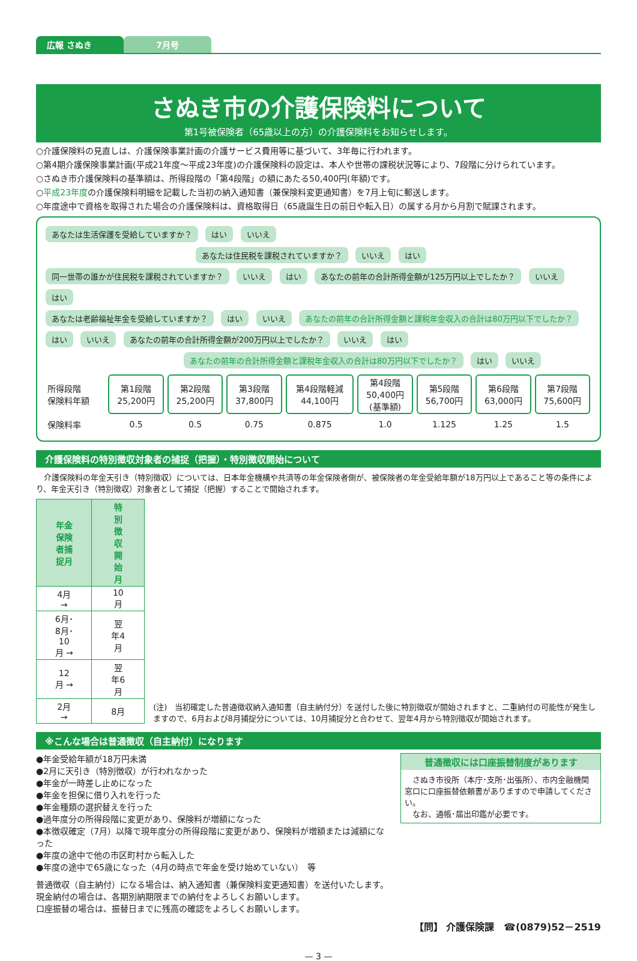広報 さぬき 7月号
さぬき市の介護保険料について
第1号被保険者（65歳以上の方）の介護保険料をお知らせします。
○介護保険料の見直しは、介護保険事業計画の介護サービス費用等に基づいて、3年毎に行われます。
○第4期介護保険事業計画(平成21年度～平成23年度)の介護保険料の設定は、本人や世帯の課税状況等により、7段階に分けられています。
○さぬき市介護保険料の基準額は、所得段階の「第4段階」の額にあたる50,400円(年額)です。
○平成23年度の介護保険料明細を記載した当初の納入通知書（兼保険料変更通知書）を7月上旬に郵送します。
○年度途中で資格を取得された場合の介護保険料は、資格取得日（65歳誕生日の前日や転入日）の属する月から月割で賦課されます。
あなたは生活保護を受給していますか？ はい いいえ
あなたは住民税を課税されていますか？ いいえ はい
同一世帯の誰かが住民税を課税されていますか？ いいえ はい あなたの前年の合計所得金額が125万円以上でしたか？ いいえ はい
あなたは老齢福祉年金を受給していますか？ はい いいえ あなたの前年の合計所得金額と課税年金収入の合計は80万円以下でしたか？ はい いいえ あなたの前年の合計所得金額が200万円以上でしたか？ いいえ はい
あなたの前年の合計所得金額と課税年金収入の合計は80万円以下でしたか？ はい いいえ
| 所得段階 保険料年額 | 第1段階 25,200円 | 第2段階 25,200円 | 第3段階 37,800円 | 第4段階軽減 44,100円 | 第4段階 50,400円 (基準額) | 第5段階 56,700円 | 第6段階 63,000円 | 第7段階 75,600円 |
| 保険料率 | 0.5 | 0.5 | 0.75 | 0.875 | 1.0 | 1.125 | 1.25 | 1.5 |
介護保険料の特別徴収対象者の捕捉（把握）・特別徴収開始について
　介護保険料の年金天引き（特別徴収）については、日本年金機構や共済等の年金保険者側が、被保険者の年金受給年額が18万円以上であること等の条件により、年金天引き（特別徴収）対象者として捕捉（把握）することで開始されます。
| 年金保険者捕捉月 | 特別徴収開始月 |
| --- | --- |
| 4月 → | 10月 |
| 6月･8月･10月 → | 翌年4月 |
| 12月 → | 翌年6月 |
| 2月 → | 8月 |
(注)　当初確定した普通徴収納入通知書（自主納付分）を送付した後に特別徴収が開始されますと、二重納付の可能性が発生しますので、6月および8月捕捉分については、10月捕捉分と合わせて、翌年4月から特別徴収が開始されます。
※こんな場合は普通徴収（自主納付）になります
●年金受給年額が18万円未満
●2月に天引き（特別徴収）が行われなかった
●年金が一時差し止めになった
●年金を担保に借り入れを行った
●年金種類の選択替えを行った
●過年度分の所得段階に変更があり、保険料が増額になった
●本徴収確定（7月）以降で現年度分の所得段階に変更があり、保険料が増額または減額になった
●年度の途中で他の市区町村から転入した
●年度の途中で65歳になった（4月の時点で年金を受け始めていない）　等
普通徴収には口座振替制度があります
　さぬき市役所（本庁･支所･出張所）、市内金融機関窓口に口座振替依頼書がありますので申請してください。
　なお、通帳･届出印鑑が必要です。
普通徴収（自主納付）になる場合は、納入通知書（兼保険料変更通知書）を送付いたします。
現金納付の場合は、各期別納期限までの納付をよろしくお願いします。
口座振替の場合は、振替日までに残高の確認をよろしくお願いします。
【問】 介護保険課　☎(0879)52－2519
— 3 —